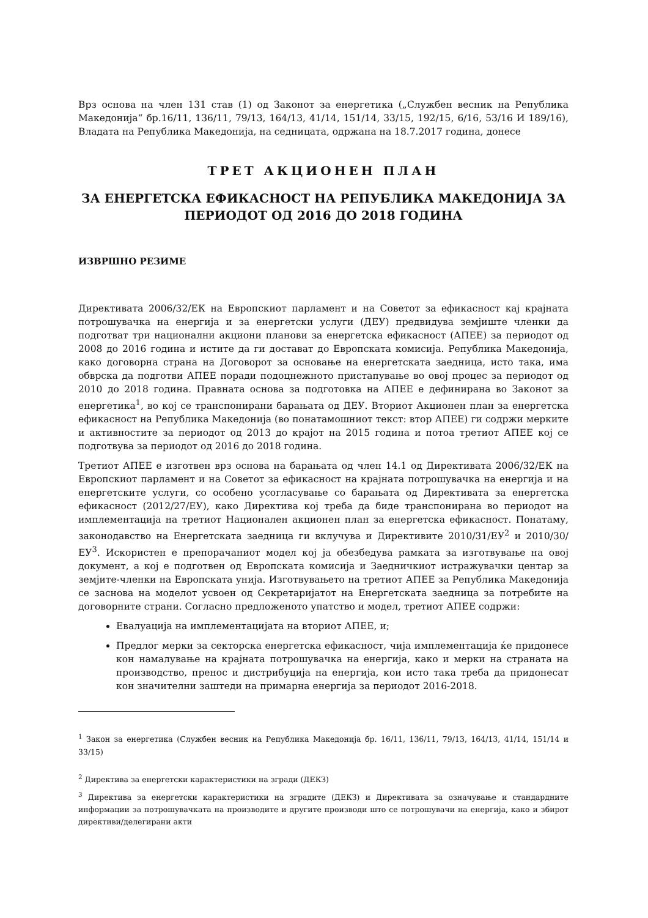Врз основа на член 131 став (1) од Законот за енергетика („Службен весник на Република Македонија“ бр.16/11, 136/11, 79/13, 164/13, 41/14, 151/14, 33/15, 192/15, 6/16, 53/16 И 189/16), Владата на Република Македонија, на седницата, одржана на 18.7.2017 година, донесе
ТРЕТ АКЦИОНЕН ПЛАН
ЗА ЕНЕРГЕТСКА ЕФИКАСНОСТ НА РЕПУБЛИКА МАКЕДОНИЈА ЗА
ПЕРИОДОТ ОД 2016 ДО 2018 ГОДИНА
ИЗВРШНО РЕЗИМЕ
Директивата 2006/32/ЕК на Европскиот парламент и на Советот за ефикасност кај крајната потрошувачка на енергија и за енергетски услуги (ДЕУ) предвидува земјиште членки да подготват три национални акциони планови за енергетска ефикасност (АПЕЕ) за периодот од 2008 до 2016 година и истите да ги достават до Европската комисија. Република Македонија, како договорна страна на Договорот за основање на енергетската заедница, исто така, има обврска да подготви АПЕЕ поради подоцнежното пристапување во овој процес за периодот од 2010 до 2018 година. Правната основа за подготовка на АПЕЕ е дефинирана во Законот за енергетика<sup>1</sup>, во кој се транспонирани барањата од ДЕУ. Вториот Акционен план за енергетска ефикасност на Република Македонија (во понатамошниот текст: втор АПЕЕ) ги содржи мерките и активностите за периодот од 2013 до крајот на 2015 година и потоа третиот АПЕЕ кој се подготвува за периодот од 2016 до 2018 година.
Третиот АПЕЕ е изготвен врз основа на барањата од член 14.1 од Директивата 2006/32/ЕК на Европскиот парламент и на Советот за ефикасност на крајната потрошувачка на енергија и на енергетските услуги, со особено усогласување со барањата од Директивата за енергетска ефикасност (2012/27/ЕУ), како Директива кој треба да биде транспонирана во периодот на имплементација на третиот Национален акционен план за енергетска ефикасност. Понатаму, законодавство на Енергетската заедница ги вклучува и Директивите 2010/31/ЕУ<sup>2</sup> и 2010/30/ЕУ<sup>3</sup>. Искористен е препорачаниот модел кој ја обезбедува рамката за изготвување на овој документ, а кој е подготвен од Европската комисија и Заедничкиот истражувачки центар за земјите-членки на Европската унија. Изготвувањето на третиот АПЕЕ за Република Македонија се заснова на моделот усвоен од Секретаријатот на Енергетската заедница за потребите на договорните страни. Согласно предложеното упатство и модел, третиот АПЕЕ содржи:
Евалуација на имплементацијата на вториот АПЕЕ, и;
Предлог мерки за секторска енергетска ефикасност, чија имплементација ќе придонесе кон намалување на крајната потрошувачка на енергија, како и мерки на страната на производство, пренос и дистрибуција на енергија, кои исто така треба да придонесат кон значителни заштеди на примарна енергија за периодот 2016-2018.
<sup>1</sup> Закон за енергетика (Службен весник на Република Македонија бр. 16/11, 136/11, 79/13, 164/13, 41/14, 151/14 и 33/15)
<sup>2</sup> Директива за енергетски карактеристики на згради (ДЕКЗ)
<sup>3</sup> Директива за енергетски карактеристики на зградите (ДЕКЗ) и Директивата за означување и стандардните информации за потрошувачката на производите и другите производи што се потрошувачи на енергија, како и збирот директиви/делегирани акти